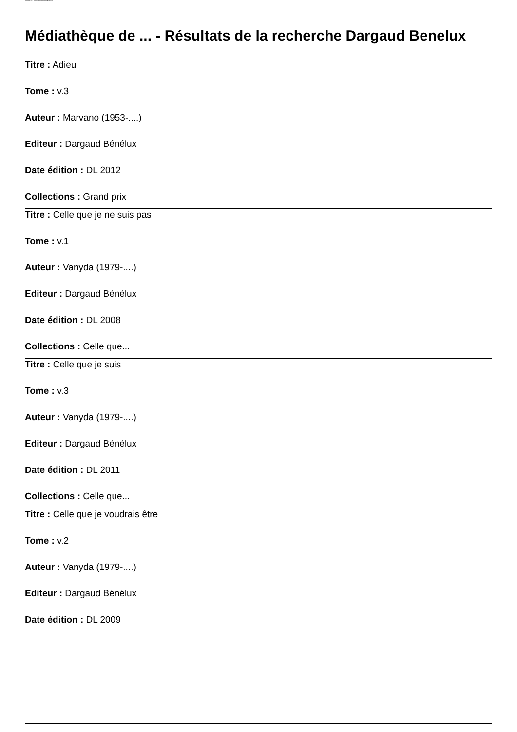Médiathèque de ... - Résultats de la recherche Dargaud Benelux
Médiathèque de ... - Résultats de la recherche Dargaud Benelux
Titre : Adieu
Tome : v.3
Auteur : Marvano (1953-....)
Editeur : Dargaud Bénélux
Date édition : DL 2012
Collections : Grand prix
Titre : Celle que je ne suis pas
Tome : v.1
Auteur : Vanyda (1979-....)
Editeur : Dargaud Bénélux
Date édition : DL 2008
Collections : Celle que...
Titre : Celle que je suis
Tome : v.3
Auteur : Vanyda (1979-....)
Editeur : Dargaud Bénélux
Date édition : DL 2011
Collections : Celle que...
Titre : Celle que je voudrais être
Tome : v.2
Auteur : Vanyda (1979-....)
Editeur : Dargaud Bénélux
Date édition : DL 2009